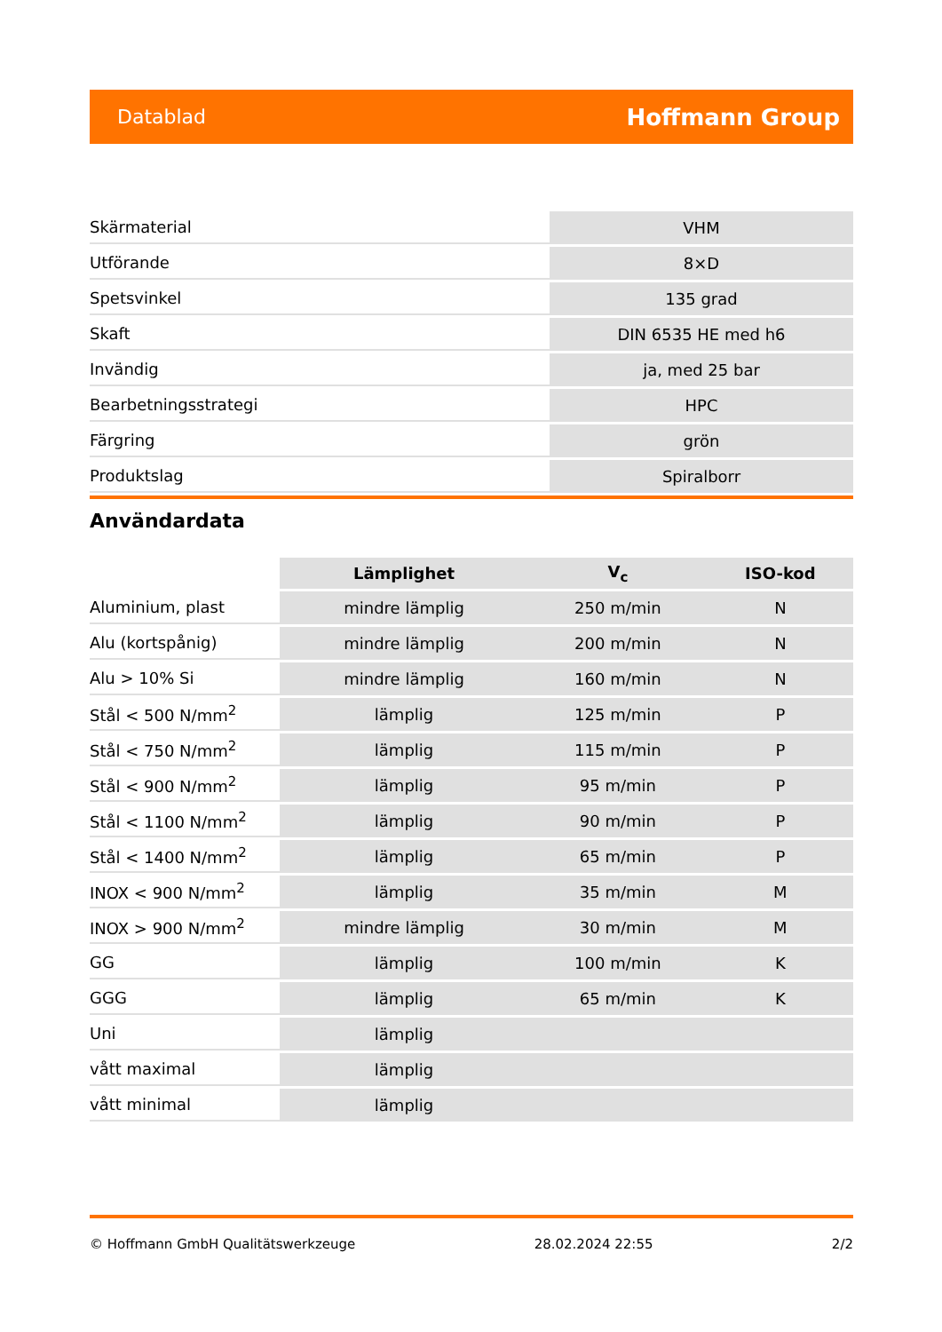Datablad Hoffmann Group
| Skärmaterial | VHM |
| Utförande | 8×D |
| Spetsvinkel | 135 grad |
| Skaft | DIN 6535 HE med h6 |
| Invändig | ja, med 25 bar |
| Bearbetningsstrategi | HPC |
| Färgring | grön |
| Produktslag | Spiralborr |
Användardata
| | Lämplighet | V<sub>c</sub> | ISO-kod |
| --- | --- | --- | --- |
| Aluminium, plast | mindre lämplig | 250 m/min | N |
| Alu (kortspånig) | mindre lämplig | 200 m/min | N |
| Alu > 10% Si | mindre lämplig | 160 m/min | N |
| Stål < 500 N/mm<sup>2</sup> | lämplig | 125 m/min | P |
| Stål < 750 N/mm<sup>2</sup> | lämplig | 115 m/min | P |
| Stål < 900 N/mm<sup>2</sup> | lämplig | 95 m/min | P |
| Stål < 1100 N/mm<sup>2</sup> | lämplig | 90 m/min | P |
| Stål < 1400 N/mm<sup>2</sup> | lämplig | 65 m/min | P |
| INOX < 900 N/mm<sup>2</sup> | lämplig | 35 m/min | M |
| INOX > 900 N/mm<sup>2</sup> | mindre lämplig | 30 m/min | M |
| GG | lämplig | 100 m/min | K |
| GGG | lämplig | 65 m/min | K |
| Uni | lämplig | | |
| vått maximal | lämplig | | |
| vått minimal | lämplig | | |
© Hoffmann GmbH Qualitätswerkzeuge 28.02.2024 22:55 2/2